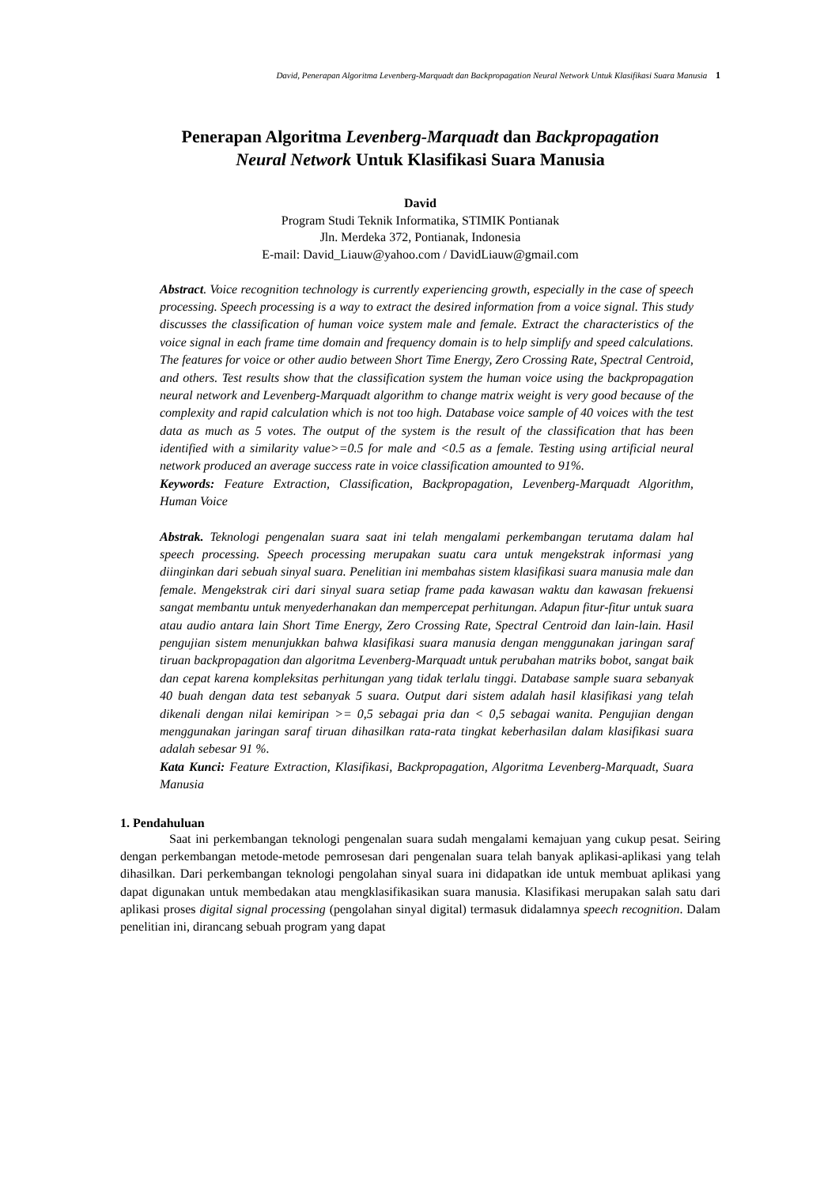David, Penerapan Algoritma Levenberg-Marquadt dan Backpropagation Neural Network Untuk Klasifikasi Suara Manusia 1
Penerapan Algoritma Levenberg-Marquadt dan Backpropagation
Neural Network Untuk Klasifikasi Suara Manusia
David
Program Studi Teknik Informatika, STIMIK Pontianak
Jln. Merdeka 372, Pontianak, Indonesia
E-mail: David_Liauw@yahoo.com / DavidLiauw@gmail.com
Abstract. Voice recognition technology is currently experiencing growth, especially in the case of speech processing. Speech processing is a way to extract the desired information from a voice signal. This study discusses the classification of human voice system male and female. Extract the characteristics of the voice signal in each frame time domain and frequency domain is to help simplify and speed calculations. The features for voice or other audio between Short Time Energy, Zero Crossing Rate, Spectral Centroid, and others. Test results show that the classification system the human voice using the backpropagation neural network and Levenberg-Marquadt algorithm to change matrix weight is very good because of the complexity and rapid calculation which is not too high. Database voice sample of 40 voices with the test data as much as 5 votes. The output of the system is the result of the classification that has been identified with a similarity value>=0.5 for male and <0.5 as a female. Testing using artificial neural network produced an average success rate in voice classification amounted to 91%.
Keywords: Feature Extraction, Classification, Backpropagation, Levenberg-Marquadt Algorithm, Human Voice
Abstrak. Teknologi pengenalan suara saat ini telah mengalami perkembangan terutama dalam hal speech processing. Speech processing merupakan suatu cara untuk mengekstrak informasi yang diinginkan dari sebuah sinyal suara. Penelitian ini membahas sistem klasifikasi suara manusia male dan female. Mengekstrak ciri dari sinyal suara setiap frame pada kawasan waktu dan kawasan frekuensi sangat membantu untuk menyederhanakan dan mempercepat perhitungan. Adapun fitur-fitur untuk suara atau audio antara lain Short Time Energy, Zero Crossing Rate, Spectral Centroid dan lain-lain. Hasil pengujian sistem menunjukkan bahwa klasifikasi suara manusia dengan menggunakan jaringan saraf tiruan backpropagation dan algoritma Levenberg-Marquadt untuk perubahan matriks bobot, sangat baik dan cepat karena kompleksitas perhitungan yang tidak terlalu tinggi. Database sample suara sebanyak 40 buah dengan data test sebanyak 5 suara. Output dari sistem adalah hasil klasifikasi yang telah dikenali dengan nilai kemiripan >= 0,5 sebagai pria dan < 0,5 sebagai wanita. Pengujian dengan menggunakan jaringan saraf tiruan dihasilkan rata-rata tingkat keberhasilan dalam klasifikasi suara adalah sebesar 91 %.
Kata Kunci: Feature Extraction, Klasifikasi, Backpropagation, Algoritma Levenberg-Marquadt, Suara Manusia
1. Pendahuluan
Saat ini perkembangan teknologi pengenalan suara sudah mengalami kemajuan yang cukup pesat. Seiring dengan perkembangan metode-metode pemrosesan dari pengenalan suara telah banyak aplikasi-aplikasi yang telah dihasilkan. Dari perkembangan teknologi pengolahan sinyal suara ini didapatkan ide untuk membuat aplikasi yang dapat digunakan untuk membedakan atau mengklasifikasikan suara manusia. Klasifikasi merupakan salah satu dari aplikasi proses digital signal processing (pengolahan sinyal digital) termasuk didalamnya speech recognition. Dalam penelitian ini, dirancang sebuah program yang dapat